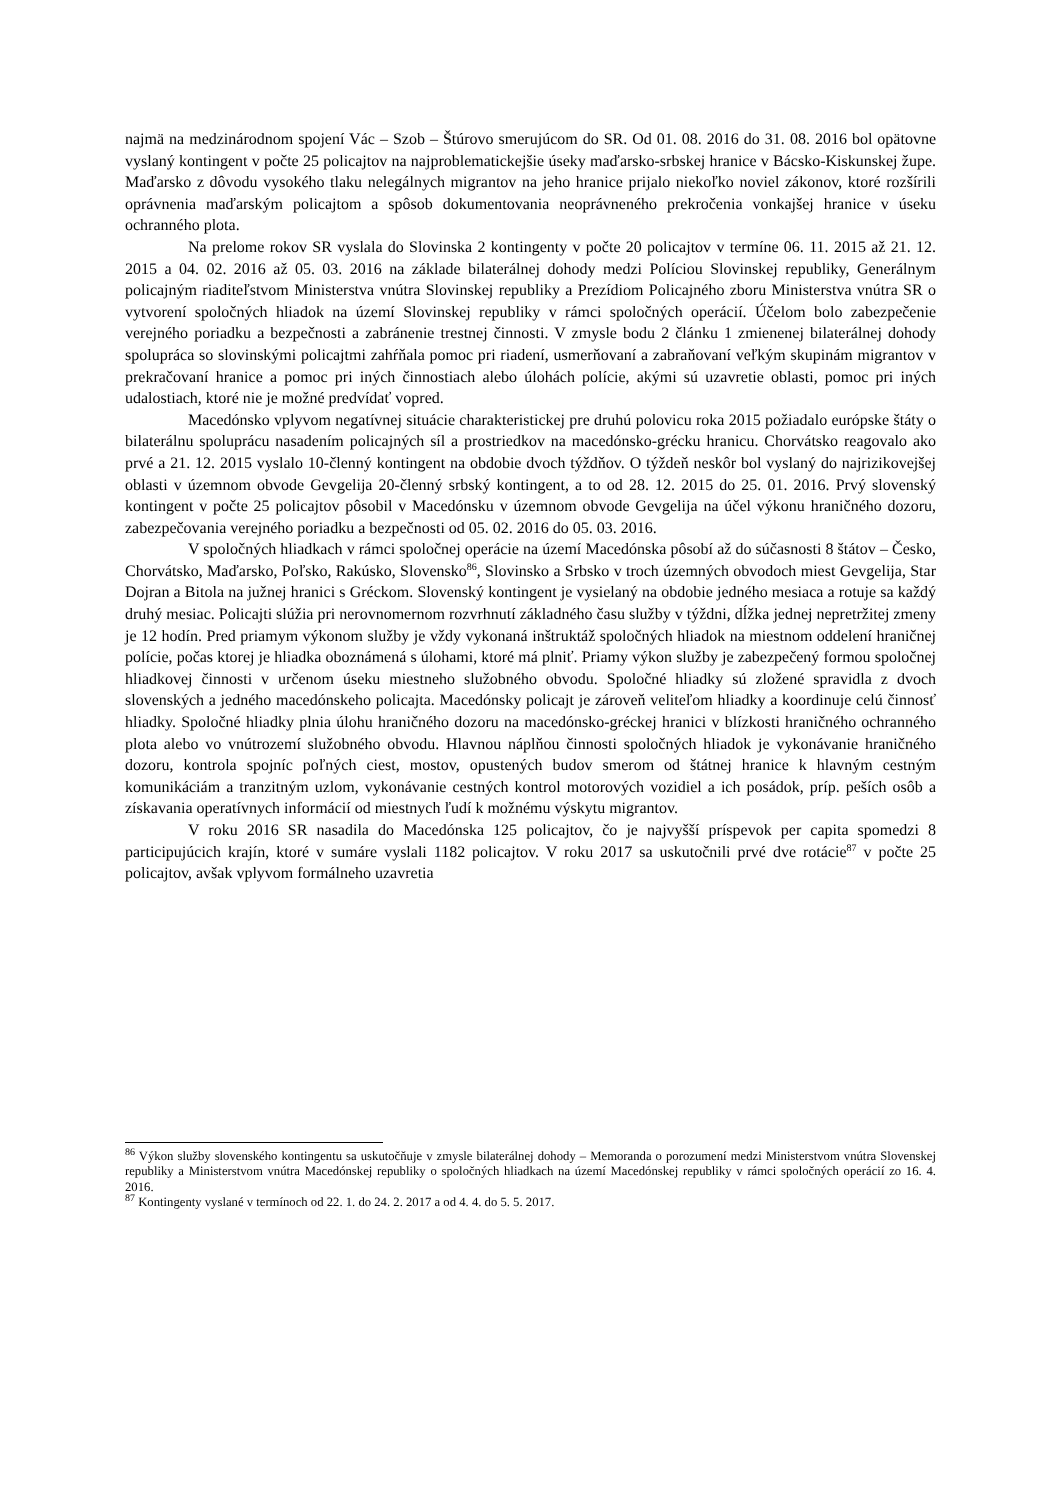najmä na medzinárodnom spojení Vác – Szob – Štúrovo smerujúcom do SR. Od 01. 08. 2016 do 31. 08. 2016 bol opätovne vyslaný kontingent v počte 25 policajtov na najproblematickejšie úseky maďarsko-srbskej hranice v Bácsko-Kiskunskej župe. Maďarsko z dôvodu vysokého tlaku nelegálnych migrantov na jeho hranice prijalo niekoľko noviel zákonov, ktoré rozšírili oprávnenia maďarským policajtom a spôsob dokumentovania neoprávneného prekročenia vonkajšej hranice v úseku ochranného plota.
Na prelome rokov SR vyslala do Slovinska 2 kontingenty v počte 20 policajtov v termíne 06. 11. 2015 až 21. 12. 2015 a 04. 02. 2016 až 05. 03. 2016 na základe bilaterálnej dohody medzi Políciou Slovinskej republiky, Generálnym policajným riaditeľstvom Ministerstva vnútra Slovinskej republiky a Prezídiom Policajného zboru Ministerstva vnútra SR o vytvorení spoločných hliadok na území Slovinskej republiky v rámci spoločných operácií. Účelom bolo zabezpečenie verejného poriadku a bezpečnosti a zabránenie trestnej činnosti. V zmysle bodu 2 článku 1 zmienenej bilaterálnej dohody spolupráca so slovinskými policajtmi zahŕňala pomoc pri riadení, usmerňovaní a zabraňovaní veľkým skupinám migrantov v prekračovaní hranice a pomoc pri iných činnostiach alebo úlohách polície, akými sú uzavretie oblasti, pomoc pri iných udalostiach, ktoré nie je možné predvídať vopred.
Macedónsko vplyvom negatívnej situácie charakteristickej pre druhú polovicu roka 2015 požiadalo európske štáty o bilaterálnu spoluprácu nasadením policajných síl a prostriedkov na macedónsko-grécku hranicu. Chorvátsko reagovalo ako prvé a 21. 12. 2015 vyslalo 10-členný kontingent na obdobie dvoch týždňov. O týždeň neskôr bol vyslaný do najrizikovejšej oblasti v územnom obvode Gevgelija 20-členný srbský kontingent, a to od 28. 12. 2015 do 25. 01. 2016. Prvý slovenský kontingent v počte 25 policajtov pôsobil v Macedónsku v územnom obvode Gevgelija na účel výkonu hraničného dozoru, zabezpečovania verejného poriadku a bezpečnosti od 05. 02. 2016 do 05. 03. 2016.
V spoločných hliadkach v rámci spoločnej operácie na území Macedónska pôsobí až do súčasnosti 8 štátov – Česko, Chorvátsko, Maďarsko, Poľsko, Rakúsko, Slovensko<sup>86</sup>, Slovinsko a Srbsko v troch územných obvodoch miest Gevgelija, Star Dojran a Bitola na južnej hranici s Gréckom. Slovenský kontingent je vysielaný na obdobie jedného mesiaca a rotuje sa každý druhý mesiac. Policajti slúžia pri nerovnomernom rozvrhnutí základného času služby v týždni, dĺžka jednej nepretržitej zmeny je 12 hodín. Pred priamym výkonom služby je vždy vykonaná inštruktáž spoločných hliadok na miestnom oddelení hraničnej polície, počas ktorej je hliadka oboznámená s úlohami, ktoré má plniť. Priamy výkon služby je zabezpečený formou spoločnej hliadkovej činnosti v určenom úseku miestneho služobného obvodu. Spoločné hliadky sú zložené spravidla z dvoch slovenských a jedného macedónskeho policajta. Macedónsky policajt je zároveň veliteľom hliadky a koordinuje celú činnosť hliadky. Spoločné hliadky plnia úlohu hraničného dozoru na macedónsko-gréckej hranici v blízkosti hraničného ochranného plota alebo vo vnútrozemí služobného obvodu. Hlavnou náplňou činnosti spoločných hliadok je vykonávanie hraničného dozoru, kontrola spojníc poľných ciest, mostov, opustených budov smerom od štátnej hranice k hlavným cestným komunikáciám a tranzitným uzlom, vykonávanie cestných kontrol motorových vozidiel a ich posádok, príp. peších osôb a získavania operatívnych informácií od miestnych ľudí k možnému výskytu migrantov.
V roku 2016 SR nasadila do Macedónska 125 policajtov, čo je najvyšší príspevok per capita spomedzi 8 participujúcich krajín, ktoré v sumáre vyslali 1182 policajtov. V roku 2017 sa uskutočnili prvé dve rotácie<sup>87</sup> v počte 25 policajtov, avšak vplyvom formálneho uzavretia
<sup>86</sup> Výkon služby slovenského kontingentu sa uskutočňuje v zmysle bilaterálnej dohody – Memoranda o porozumení medzi Ministerstvom vnútra Slovenskej republiky a Ministerstvom vnútra Macedónskej republiky o spoločných hliadkach na území Macedónskej republiky v rámci spoločných operácií zo 16. 4. 2016.
<sup>87</sup> Kontingenty vyslané v termínoch od 22. 1. do 24. 2. 2017 a od 4. 4. do 5. 5. 2017.